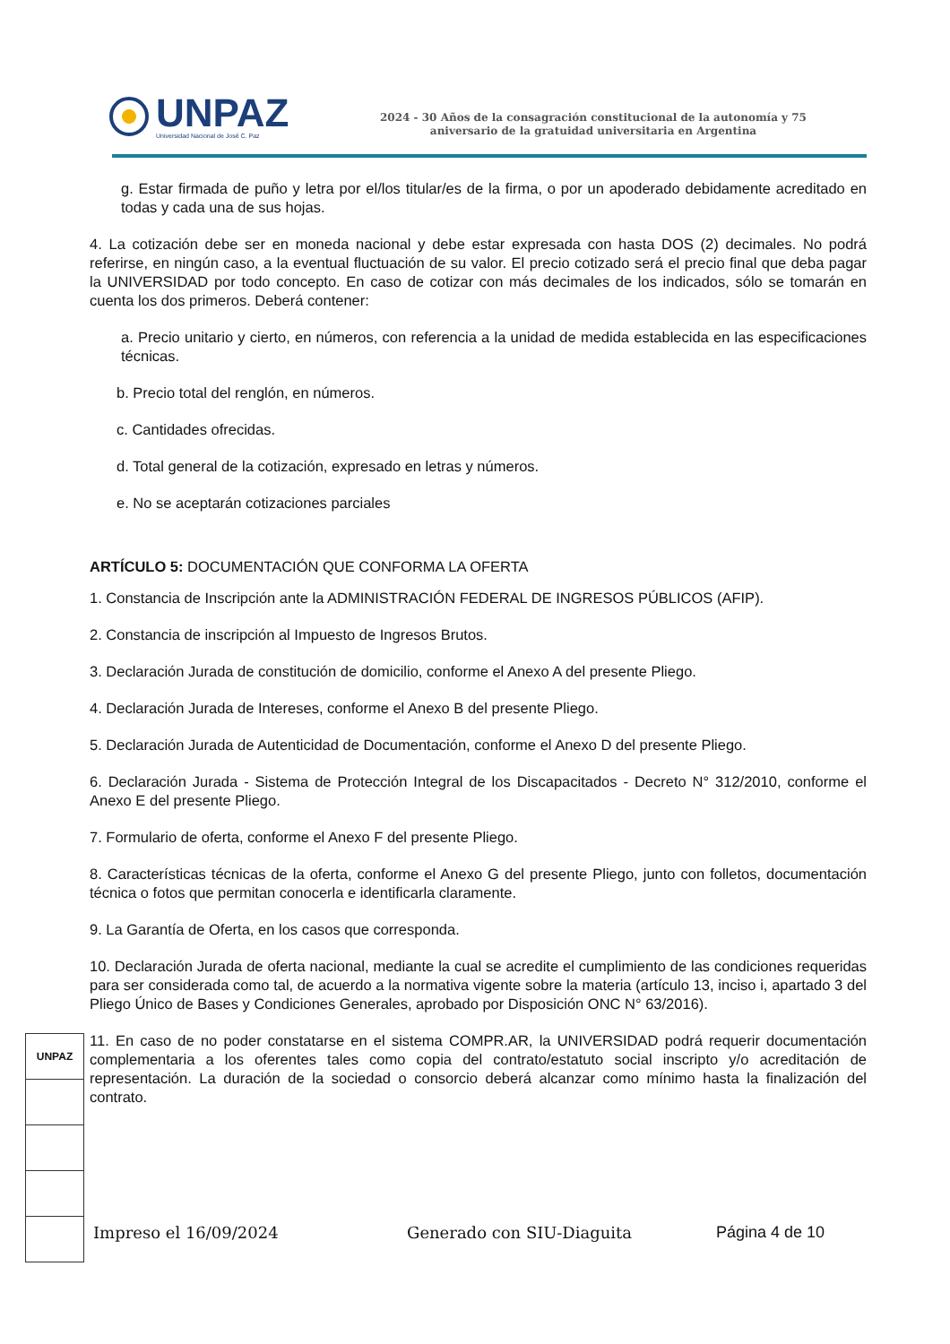UNPAZ
Universidad Nacional de José C. Paz
2024 - 30 Años de la consagración constitucional de la autonomía y 75 aniversario de la gratuidad universitaria en Argentina
g. Estar firmada de puño y letra por el/los titular/es de la firma, o por un apoderado debidamente acreditado en todas y cada una de sus hojas.
4. La cotización debe ser en moneda nacional y debe estar expresada con hasta DOS (2) decimales. No podrá referirse, en ningún caso, a la eventual fluctuación de su valor. El precio cotizado será el precio final que deba pagar la UNIVERSIDAD por todo concepto. En caso de cotizar con más decimales de los indicados, sólo se tomarán en cuenta los dos primeros. Deberá contener:
a. Precio unitario y cierto, en números, con referencia a la unidad de medida establecida en las especificaciones técnicas.
b. Precio total del renglón, en números.
c. Cantidades ofrecidas.
d. Total general de la cotización, expresado en letras y números.
e. No se aceptarán cotizaciones parciales
ARTÍCULO 5: DOCUMENTACIÓN QUE CONFORMA LA OFERTA
1. Constancia de Inscripción ante la ADMINISTRACIÓN FEDERAL DE INGRESOS PÚBLICOS (AFIP).
2. Constancia de inscripción al Impuesto de Ingresos Brutos.
3. Declaración Jurada de constitución de domicilio, conforme el Anexo A del presente Pliego.
4. Declaración Jurada de Intereses, conforme el Anexo B del presente Pliego.
5. Declaración Jurada de Autenticidad de Documentación, conforme el Anexo D del presente Pliego.
6. Declaración Jurada - Sistema de Protección Integral de los Discapacitados - Decreto N° 312/2010, conforme el Anexo E del presente Pliego.
7. Formulario de oferta, conforme el Anexo F del presente Pliego.
8. Características técnicas de la oferta, conforme el Anexo G del presente Pliego, junto con folletos, documentación técnica o fotos que permitan conocerla e identificarla claramente.
9. La Garantía de Oferta, en los casos que corresponda.
10. Declaración Jurada de oferta nacional, mediante la cual se acredite el cumplimiento de las condiciones requeridas para ser considerada como tal, de acuerdo a la normativa vigente sobre la materia (artículo 13, inciso i, apartado 3 del Pliego Único de Bases y Condiciones Generales, aprobado por Disposición ONC N° 63/2016).
11. En caso de no poder constatarse en el sistema COMPR.AR, la UNIVERSIDAD podrá requerir documentación complementaria a los oferentes tales como copia del contrato/estatuto social inscripto y/o acreditación de representación. La duración de la sociedad o consorcio deberá alcanzar como mínimo hasta la finalización del contrato.
UNPAZ
Impreso el 16/09/2024 Generado con SIU-Diaguita Página 4 de 10